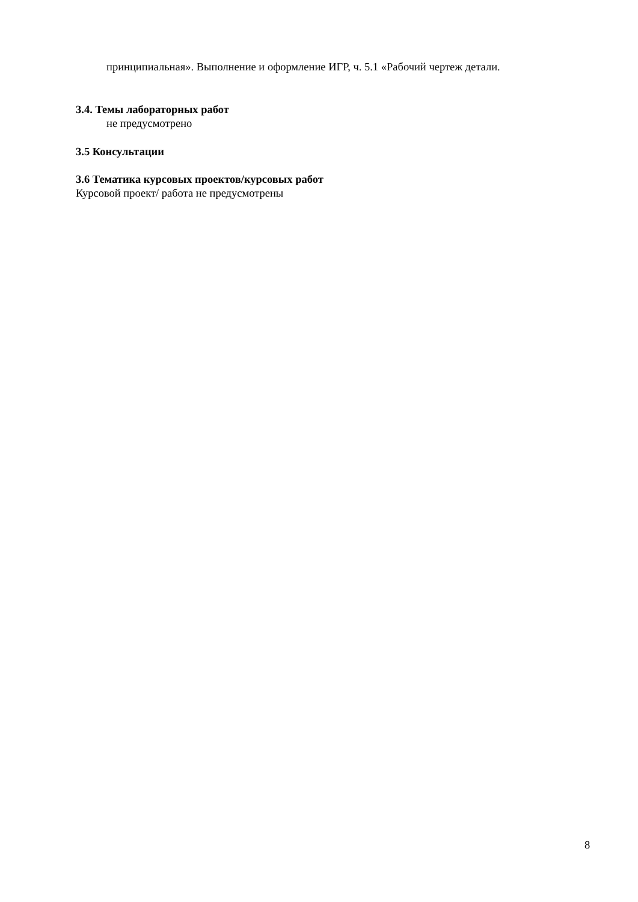принципиальная». Выполнение и оформление ИГР, ч. 5.1 «Рабочий чертеж детали.
3.4. Темы лабораторных работ
не предусмотрено
3.5 Консультации
3.6 Тематика курсовых проектов/курсовых работ
Курсовой проект/ работа не предусмотрены
8